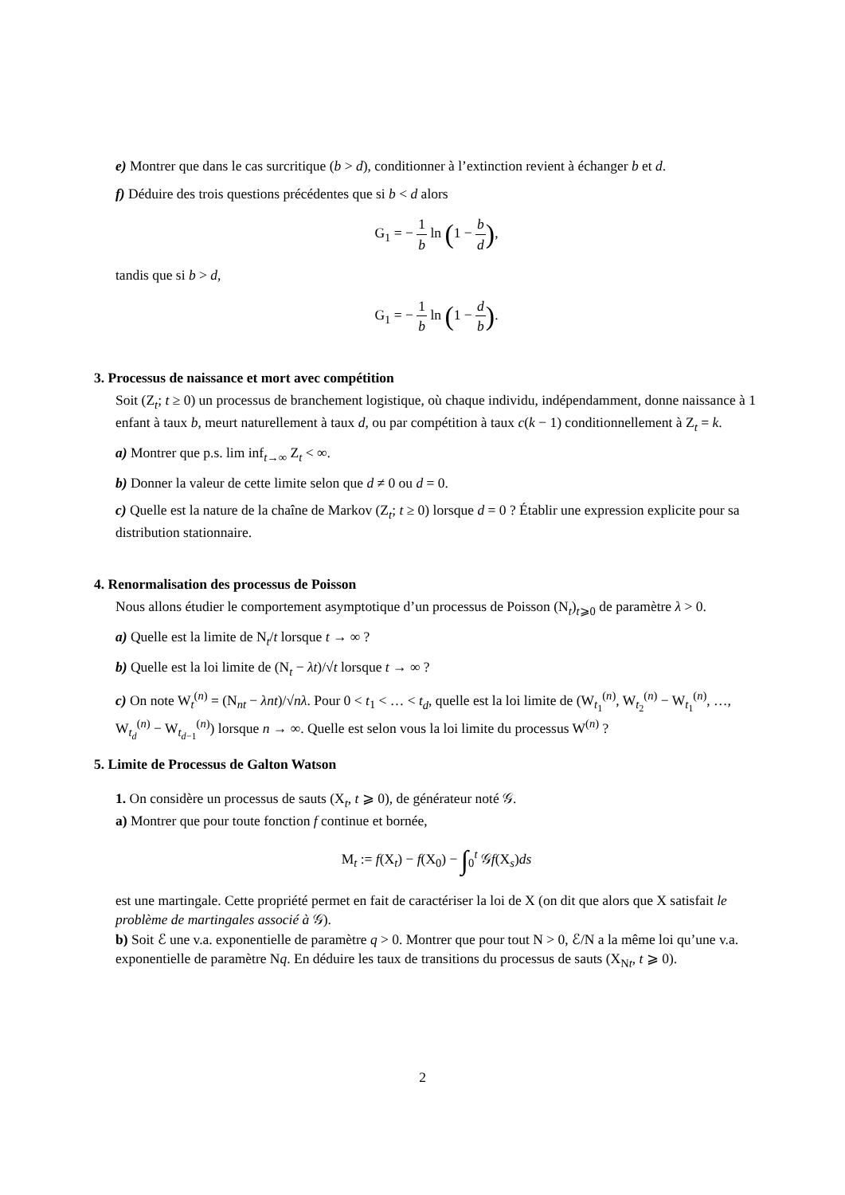e) Montrer que dans le cas surcritique (b > d), conditionner à l’extinction revient à échanger b et d.
f) Déduire des trois questions précédentes que si b < d alors
G<sub>1</sub> = − 1 b ln (1 − b d),
tandis que si b > d,
G<sub>1</sub> = − 1 b ln (1 − d b).
3. Processus de naissance et mort avec compétition
Soit (Z<sub>t</sub>; t ≥ 0) un processus de branchement logistique, où chaque individu, indépendamment, donne naissance à 1 enfant à taux b, meurt naturellement à taux d, ou par compétition à taux c(k − 1) conditionnellement à Z<sub>t</sub> = k.
a) Montrer que p.s. lim inf<sub>t→∞</sub> Z<sub>t</sub> < ∞.
b) Donner la valeur de cette limite selon que d ≠ 0 ou d = 0.
c) Quelle est la nature de la chaîne de Markov (Z<sub>t</sub>; t ≥ 0) lorsque d = 0 ? Établir une expression explicite pour sa distribution stationnaire.
4. Renormalisation des processus de Poisson
Nous allons étudier le comportement asymptotique d’un processus de Poisson (N<sub>t</sub>)<sub>t⩾0</sub> de paramètre λ > 0.
a) Quelle est la limite de N<sub>t</sub>/t lorsque t → ∞ ?
b) Quelle est la loi limite de (N<sub>t</sub> − λt)/√t lorsque t → ∞ ?
c) On note W<sub>t</sub><sup>(n)</sup> = (N<sub>nt</sub> − λnt)/√nλ. Pour 0 < t<sub>1</sub> < … < t<sub>d</sub>, quelle est la loi limite de (W<sub>t<sub>1</sub></sub><sup>(n)</sup>, W<sub>t<sub>2</sub></sub><sup>(n)</sup> − W<sub>t<sub>1</sub></sub><sup>(n)</sup>, …, W<sub>t<sub>d</sub></sub><sup>(n)</sup> − W<sub>t<sub>d−1</sub></sub><sup>(n)</sup>) lorsque n → ∞. Quelle est selon vous la loi limite du processus W<sup>(n)</sup> ?
5. Limite de Processus de Galton Watson
1. On considère un processus de sauts (X<sub>t</sub>, t ⩾ 0), de générateur noté 𝒢.
a) Montrer que pour toute fonction f continue et bornée,
M<sub>t</sub> := f(X<sub>t</sub>) − f(X<sub>0</sub>) − ∫<sub>0</sub><sup>t</sup> 𝒢f(X<sub>s</sub>)ds
est une martingale. Cette propriété permet en fait de caractériser la loi de X (on dit que alors que X satisfait le problème de martingales associé à 𝒢).
b) Soit ℰ une v.a. exponentielle de paramètre q > 0. Montrer que pour tout N > 0, ℰ/N a la même loi qu’une v.a. exponentielle de paramètre Nq. En déduire les taux de transitions du processus de sauts (X<sub>Nt</sub>, t ⩾ 0).
2